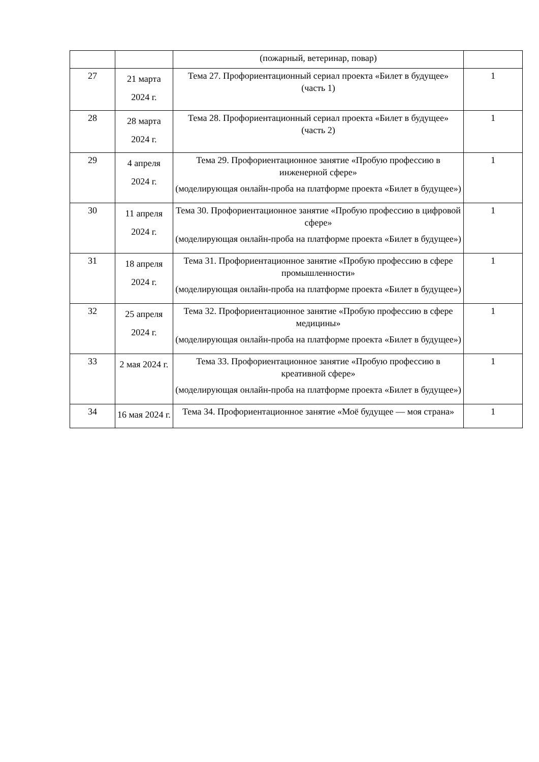| | | (пожарный, ветеринар, повар) | |
| 27 | 21 марта 2024 г. | Тема 27. Профориентационный сериал проекта «Билет в будущее» (часть 1) | 1 |
| 28 | 28 марта 2024 г. | Тема 28. Профориентационный сериал проекта «Билет в будущее» (часть 2) | 1 |
| 29 | 4 апреля 2024 г. | Тема 29. Профориентационное занятие «Пробую профессию в инженерной сфере» (моделирующая онлайн-проба на платформе проекта «Билет в будущее») | 1 |
| 30 | 11 апреля 2024 г. | Тема 30. Профориентационное занятие «Пробую профессию в цифровой сфере» (моделирующая онлайн-проба на платформе проекта «Билет в будущее») | 1 |
| 31 | 18 апреля 2024 г. | Тема 31. Профориентационное занятие «Пробую профессию в сфере промышленности» (моделирующая онлайн-проба на платформе проекта «Билет в будущее») | 1 |
| 32 | 25 апреля 2024 г. | Тема 32. Профориентационное занятие «Пробую профессию в сфере медицины» (моделирующая онлайн-проба на платформе проекта «Билет в будущее») | 1 |
| 33 | 2 мая 2024 г. | Тема 33. Профориентационное занятие «Пробую профессию в креативной сфере» (моделирующая онлайн-проба на платформе проекта «Билет в будущее») | 1 |
| 34 | 16 мая 2024 г. | Тема 34. Профориентационное занятие «Моё будущее — моя страна» | 1 |